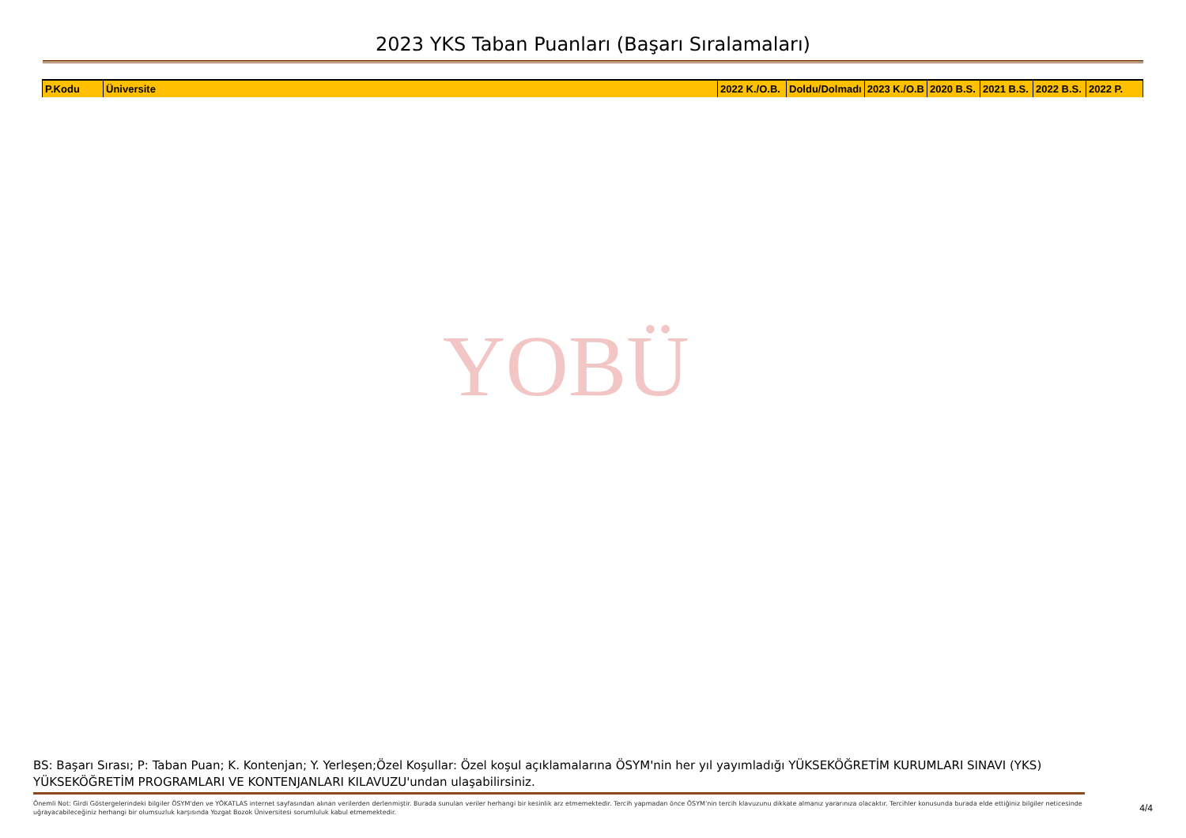2023 YKS Taban Puanları (Başarı Sıralamaları)
| P.Kodu | Üniversite | 2022 K./O.B. | Doldu/Dolmadı | 2023 K./O.B | 2020 B.S. | 2021 B.S. | 2022 B.S. | 2022 P. |
| --- | --- | --- | --- | --- | --- | --- | --- | --- |
YOBÜ
BS: Başarı Sırası; P: Taban Puan; K. Kontenjan; Y. Yerleşen;Özel Koşullar: Özel koşul açıklamalarına ÖSYM'nin her yıl yayımladığı YÜKSEKÖĞRETİM KURUMLARI SINAVI (YKS) YÜKSEKÖĞRETİM PROGRAMLARI VE KONTENJANLARI KILAVUZU'undan ulaşabilirsiniz.
Önemli Not: Girdi Göstergelerindeki bilgiler ÖSYM'den ve YÖKATLAS internet sayfasından alınan verilerden derlenmiştir. Burada sunulan veriler herhangi bir kesinlik arz etmemektedir. Tercih yapmadan önce ÖSYM'nin tercih klavuzunu dikkate almanız yararınıza olacaktır. Tercihler konusunda burada elde ettiğiniz bilgiler neticesinde uğrayacabileceğiniz herhangi bir olumsuzluk karşısında Yozgat Bozok Üniversitesi sorumluluk kabul etmemektedir.
4/4